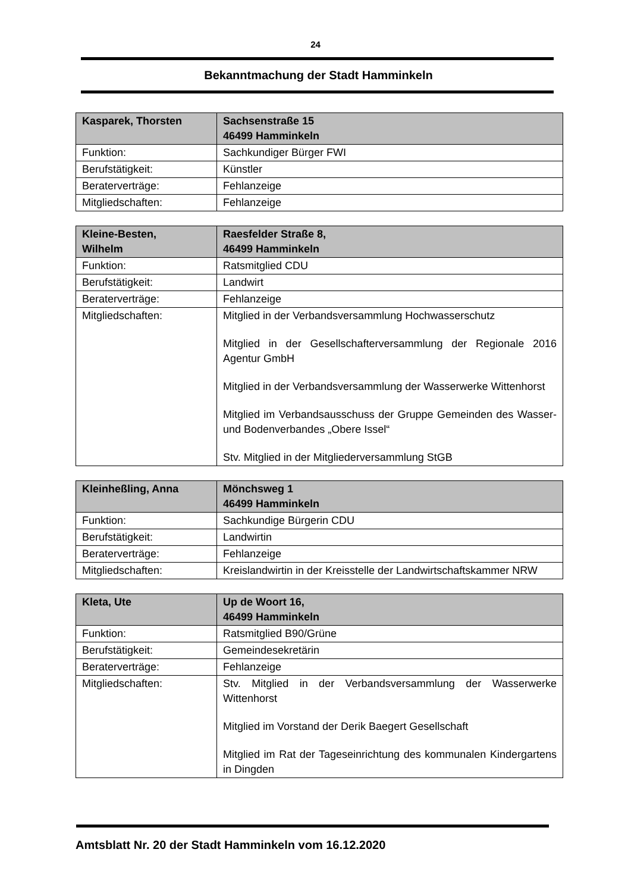24
Bekanntmachung der Stadt Hamminkeln
| Kasparek, Thorsten | Sachsenstraße 15 46499 Hamminkeln |
| Funktion: | Sachkundiger Bürger FWI |
| Berufstätigkeit: | Künstler |
| Beraterverträge: | Fehlanzeige |
| Mitgliedschaften: | Fehlanzeige |
| Kleine-Besten, Wilhelm | Raesfelder Straße 8, 46499 Hamminkeln |
| Funktion: | Ratsmitglied CDU |
| Berufstätigkeit: | Landwirt |
| Beraterverträge: | Fehlanzeige |
| Mitgliedschaften: | Mitglied in der Verbandsversammlung Hochwasserschutz Mitglied in der Gesellschafterversammlung der Regionale 2016 Agentur GmbH Mitglied in der Verbandsversammlung der Wasserwerke Wittenhorst Mitglied im Verbandsausschuss der Gruppe Gemeinden des Wasser- und Bodenverbandes „Obere Issel“ Stv. Mitglied in der Mitgliederversammlung StGB |
| Kleinheßling, Anna | Mönchsweg 1 46499 Hamminkeln |
| Funktion: | Sachkundige Bürgerin CDU |
| Berufstätigkeit: | Landwirtin |
| Beraterverträge: | Fehlanzeige |
| Mitgliedschaften: | Kreislandwirtin in der Kreisstelle der Landwirtschaftskammer NRW |
| Kleta, Ute | Up de Woort 16, 46499 Hamminkeln |
| Funktion: | Ratsmitglied B90/Grüne |
| Berufstätigkeit: | Gemeindesekretärin |
| Beraterverträge: | Fehlanzeige |
| Mitgliedschaften: | Stv. Mitglied in der Verbandsversammlung der Wasserwerke Wittenhorst Mitglied im Vorstand der Derik Baegert Gesellschaft Mitglied im Rat der Tageseinrichtung des kommunalen Kindergartens in Dingden |
Amtsblatt Nr. 20 der Stadt Hamminkeln vom 16.12.2020